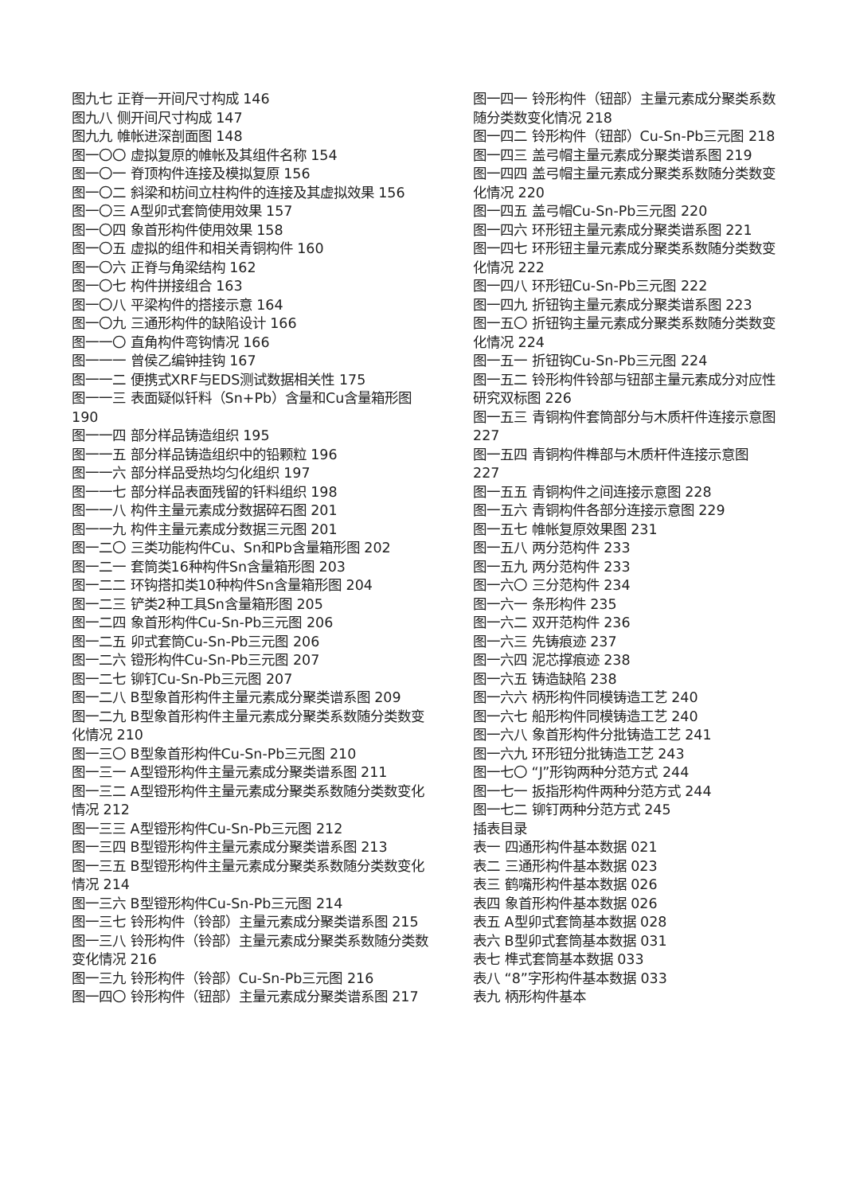图九七 正脊一开间尺寸构成 146
图九八 侧开间尺寸构成 147
图九九 帷帐进深剖面图 148
图一〇〇 虚拟复原的帷帐及其组件名称 154
图一〇一 脊顶构件连接及模拟复原 156
图一〇二 斜梁和枋间立柱构件的连接及其虚拟效果 156
图一〇三 A型卯式套筒使用效果 157
图一〇四 象首形构件使用效果 158
图一〇五 虚拟的组件和相关青铜构件 160
图一〇六 正脊与角梁结构 162
图一〇七 构件拼接组合 163
图一〇八 平梁构件的搭接示意 164
图一〇九 三通形构件的缺陷设计 166
图一一〇 直角构件弯钩情况 166
图一一一 曾侯乙编钟挂钩 167
图一一二 便携式XRF与EDS测试数据相关性 175
图一一三 表面疑似钎料（Sn+Pb）含量和Cu含量箱形图 190
图一一四 部分样品铸造组织 195
图一一五 部分样品铸造组织中的铅颗粒 196
图一一六 部分样品受热均匀化组织 197
图一一七 部分样品表面残留的钎料组织 198
图一一八 构件主量元素成分数据碎石图 201
图一一九 构件主量元素成分数据三元图 201
图一二〇 三类功能构件Cu、Sn和Pb含量箱形图 202
图一二一 套筒类16种构件Sn含量箱形图 203
图一二二 环钩搭扣类10种构件Sn含量箱形图 204
图一二三 铲类2种工具Sn含量箱形图 205
图一二四 象首形构件Cu-Sn-Pb三元图 206
图一二五 卯式套筒Cu-Sn-Pb三元图 206
图一二六 镫形构件Cu-Sn-Pb三元图 207
图一二七 铆钉Cu-Sn-Pb三元图 207
图一二八 B型象首形构件主量元素成分聚类谱系图 209
图一二九 B型象首形构件主量元素成分聚类系数随分类数变化情况 210
图一三〇 B型象首形构件Cu-Sn-Pb三元图 210
图一三一 A型镫形构件主量元素成分聚类谱系图 211
图一三二 A型镫形构件主量元素成分聚类系数随分类数变化情况 212
图一三三 A型镫形构件Cu-Sn-Pb三元图 212
图一三四 B型镫形构件主量元素成分聚类谱系图 213
图一三五 B型镫形构件主量元素成分聚类系数随分类数变化情况 214
图一三六 B型镫形构件Cu-Sn-Pb三元图 214
图一三七 铃形构件（铃部）主量元素成分聚类谱系图 215
图一三八 铃形构件（铃部）主量元素成分聚类系数随分类数变化情况 216
图一三九 铃形构件（铃部）Cu-Sn-Pb三元图 216
图一四〇 铃形构件（钮部）主量元素成分聚类谱系图 217
图一四一 铃形构件（钮部）主量元素成分聚类系数随分类数变化情况 218
图一四二 铃形构件（钮部）Cu-Sn-Pb三元图 218
图一四三 盖弓帽主量元素成分聚类谱系图 219
图一四四 盖弓帽主量元素成分聚类系数随分类数变化情况 220
图一四五 盖弓帽Cu-Sn-Pb三元图 220
图一四六 环形钮主量元素成分聚类谱系图 221
图一四七 环形钮主量元素成分聚类系数随分类数变化情况 222
图一四八 环形钮Cu-Sn-Pb三元图 222
图一四九 折钮钩主量元素成分聚类谱系图 223
图一五〇 折钮钩主量元素成分聚类系数随分类数变化情况 224
图一五一 折钮钩Cu-Sn-Pb三元图 224
图一五二 铃形构件铃部与钮部主量元素成分对应性研究双标图 226
图一五三 青铜构件套筒部分与木质杆件连接示意图 227
图一五四 青铜构件榫部与木质杆件连接示意图 227
图一五五 青铜构件之间连接示意图 228
图一五六 青铜构件各部分连接示意图 229
图一五七 帷帐复原效果图 231
图一五八 两分范构件 233
图一五九 两分范构件 233
图一六〇 三分范构件 234
图一六一 条形构件 235
图一六二 双开范构件 236
图一六三 先铸痕迹 237
图一六四 泥芯撑痕迹 238
图一六五 铸造缺陷 238
图一六六 柄形构件同模铸造工艺 240
图一六七 船形构件同模铸造工艺 240
图一六八 象首形构件分批铸造工艺 241
图一六九 环形钮分批铸造工艺 243
图一七〇 “J”形钩两种分范方式 244
图一七一 扳指形构件两种分范方式 244
图一七二 铆钉两种分范方式 245
插表目录
表一 四通形构件基本数据 021
表二 三通形构件基本数据 023
表三 鹤嘴形构件基本数据 026
表四 象首形构件基本数据 026
表五 A型卯式套筒基本数据 028
表六 B型卯式套筒基本数据 031
表七 榫式套筒基本数据 033
表八 “8”字形构件基本数据 033
表九 柄形构件基本